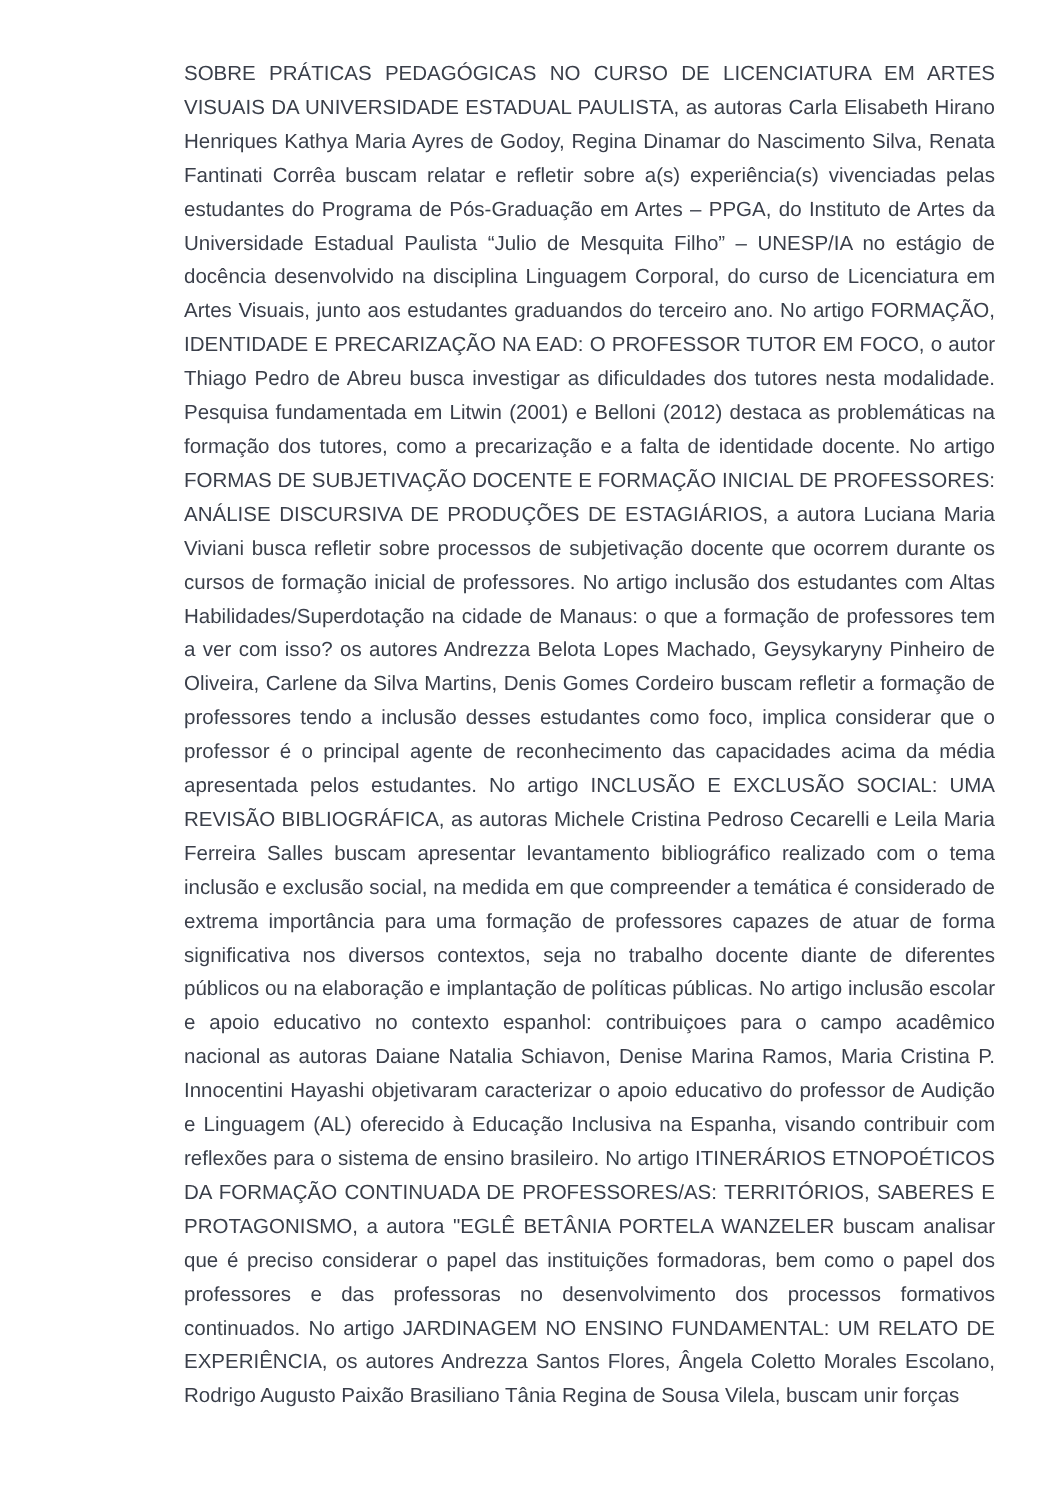SOBRE PRÁTICAS PEDAGÓGICAS NO CURSO DE LICENCIATURA EM ARTES VISUAIS DA UNIVERSIDADE ESTADUAL PAULISTA, as autoras Carla Elisabeth Hirano Henriques Kathya Maria Ayres de Godoy, Regina Dinamar do Nascimento Silva, Renata Fantinati Corrêa buscam relatar e refletir sobre a(s) experiência(s) vivenciadas pelas estudantes do Programa de Pós-Graduação em Artes – PPGA, do Instituto de Artes da Universidade Estadual Paulista “Julio de Mesquita Filho” – UNESP/IA no estágio de docência desenvolvido na disciplina Linguagem Corporal, do curso de Licenciatura em Artes Visuais, junto aos estudantes graduandos do terceiro ano. No artigo FORMAÇÃO, IDENTIDADE E PRECARIZAÇÃO NA EAD: O PROFESSOR TUTOR EM FOCO, o autor Thiago Pedro de Abreu busca investigar as dificuldades dos tutores nesta modalidade. Pesquisa fundamentada em Litwin (2001) e Belloni (2012) destaca as problemáticas na formação dos tutores, como a precarização e a falta de identidade docente. No artigo FORMAS DE SUBJETIVAÇÃO DOCENTE E FORMAÇÃO INICIAL DE PROFESSORES: ANÁLISE DISCURSIVA DE PRODUÇÕES DE ESTAGIÁRIOS, a autora Luciana Maria Viviani busca refletir sobre processos de subjetivação docente que ocorrem durante os cursos de formação inicial de professores. No artigo inclusão dos estudantes com Altas Habilidades/Superdotação na cidade de Manaus: o que a formação de professores tem a ver com isso? os autores Andrezza Belota Lopes Machado, Geysykaryny Pinheiro de Oliveira, Carlene da Silva Martins, Denis Gomes Cordeiro buscam refletir a formação de professores tendo a inclusão desses estudantes como foco, implica considerar que o professor é o principal agente de reconhecimento das capacidades acima da média apresentada pelos estudantes. No artigo INCLUSÃO E EXCLUSÃO SOCIAL: UMA REVISÃO BIBLIOGRÁFICA, as autoras Michele Cristina Pedroso Cecarelli e Leila Maria Ferreira Salles buscam apresentar levantamento bibliográfico realizado com o tema inclusão e exclusão social, na medida em que compreender a temática é considerado de extrema importância para uma formação de professores capazes de atuar de forma significativa nos diversos contextos, seja no trabalho docente diante de diferentes públicos ou na elaboração e implantação de políticas públicas. No artigo inclusão escolar e apoio educativo no contexto espanhol: contribuiçoes para o campo acadêmico nacional as autoras Daiane Natalia Schiavon, Denise Marina Ramos, Maria Cristina P. Innocentini Hayashi objetivaram caracterizar o apoio educativo do professor de Audição e Linguagem (AL) oferecido à Educação Inclusiva na Espanha, visando contribuir com reflexões para o sistema de ensino brasileiro. No artigo ITINERÁRIOS ETNOPOÉTICOS DA FORMAÇÃO CONTINUADA DE PROFESSORES/AS: TERRITÓRIOS, SABERES E PROTAGONISMO, a autora "EGLÊ BETÂNIA PORTELA WANZELER buscam analisar que é preciso considerar o papel das instituições formadoras, bem como o papel dos professores e das professoras no desenvolvimento dos processos formativos continuados. No artigo JARDINAGEM NO ENSINO FUNDAMENTAL: UM RELATO DE EXPERIÊNCIA, os autores Andrezza Santos Flores, Ângela Coletto Morales Escolano, Rodrigo Augusto Paixão Brasiliano Tânia Regina de Sousa Vilela, buscam unir forças